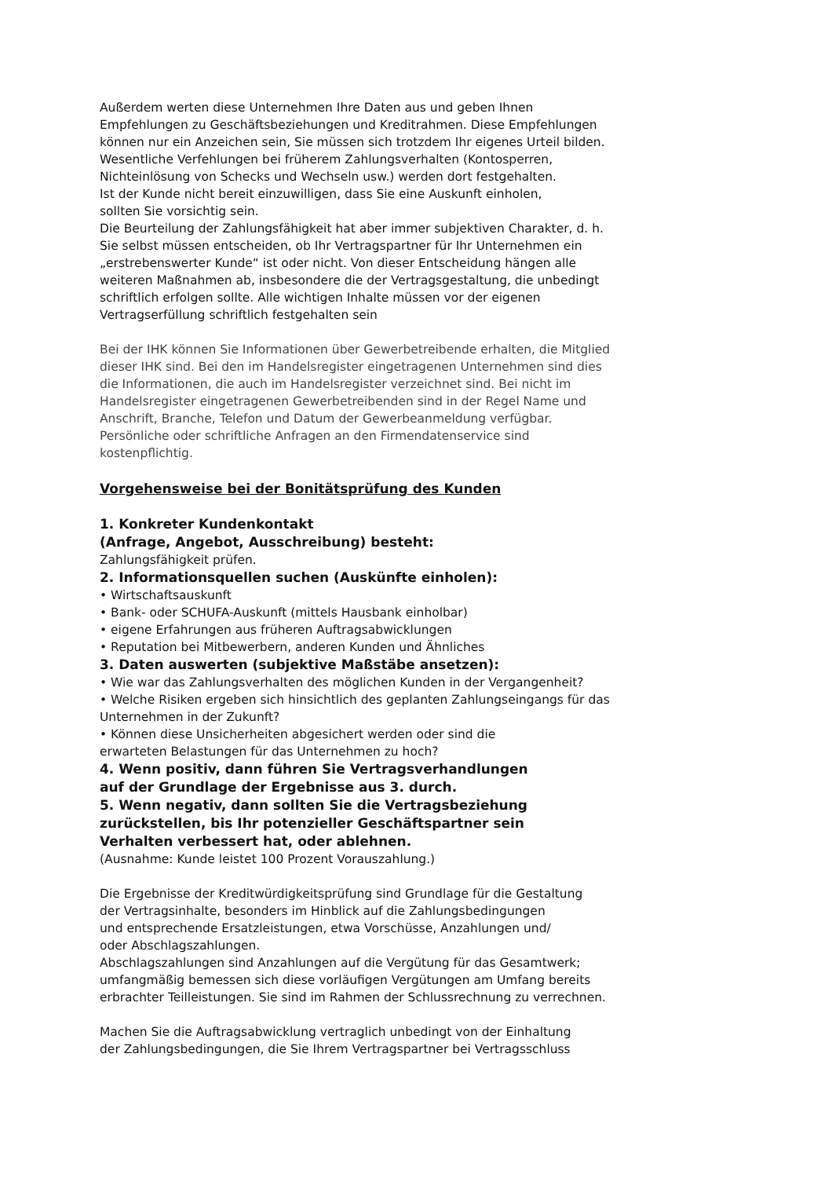Außerdem werten diese Unternehmen Ihre Daten aus und geben Ihnen
Empfehlungen zu Geschäftsbeziehungen und Kreditrahmen. Diese Empfehlungen
können nur ein Anzeichen sein, Sie müssen sich trotzdem Ihr eigenes Urteil bilden.
Wesentliche Verfehlungen bei früherem Zahlungsverhalten (Kontosperren,
Nichteinlösung von Schecks und Wechseln usw.) werden dort festgehalten.
Ist der Kunde nicht bereit einzuwilligen, dass Sie eine Auskunft einholen,
sollten Sie vorsichtig sein.
Die Beurteilung der Zahlungsfähigkeit hat aber immer subjektiven Charakter, d. h.
Sie selbst müssen entscheiden, ob Ihr Vertragspartner für Ihr Unternehmen ein
„erstrebenswerter Kunde“ ist oder nicht. Von dieser Entscheidung hängen alle
weiteren Maßnahmen ab, insbesondere die der Vertragsgestaltung, die unbedingt
schriftlich erfolgen sollte. Alle wichtigen Inhalte müssen vor der eigenen
Vertragserfüllung schriftlich festgehalten sein
Bei der IHK können Sie Informationen über Gewerbetreibende erhalten, die Mitglied
dieser IHK sind. Bei den im Handelsregister eingetragenen Unternehmen sind dies
die Informationen, die auch im Handelsregister verzeichnet sind. Bei nicht im
Handelsregister eingetragenen Gewerbetreibenden sind in der Regel Name und
Anschrift, Branche, Telefon und Datum der Gewerbeanmeldung verfügbar.
Persönliche oder schriftliche Anfragen an den Firmendatenservice sind
kostenpflichtig.
Vorgehensweise bei der Bonitätsprüfung des Kunden
1. Konkreter Kundenkontakt
(Anfrage, Angebot, Ausschreibung) besteht:
Zahlungsfähigkeit prüfen.
2. Informationsquellen suchen (Auskünfte einholen):
• Wirtschaftsauskunft
• Bank- oder SCHUFA-Auskunft (mittels Hausbank einholbar)
• eigene Erfahrungen aus früheren Auftragsabwicklungen
• Reputation bei Mitbewerbern, anderen Kunden und Ähnliches
3. Daten auswerten (subjektive Maßstäbe ansetzen):
• Wie war das Zahlungsverhalten des möglichen Kunden in der Vergangenheit?
• Welche Risiken ergeben sich hinsichtlich des geplanten Zahlungseingangs für das
Unternehmen in der Zukunft?
• Können diese Unsicherheiten abgesichert werden oder sind die
erwarteten Belastungen für das Unternehmen zu hoch?
4. Wenn positiv, dann führen Sie Vertragsverhandlungen
auf der Grundlage der Ergebnisse aus 3. durch.
5. Wenn negativ, dann sollten Sie die Vertragsbeziehung
zurückstellen, bis Ihr potenzieller Geschäftspartner sein
Verhalten verbessert hat, oder ablehnen.
(Ausnahme: Kunde leistet 100 Prozent Vorauszahlung.)
Die Ergebnisse der Kreditwürdigkeitsprüfung sind Grundlage für die Gestaltung
der Vertragsinhalte, besonders im Hinblick auf die Zahlungsbedingungen
und entsprechende Ersatzleistungen, etwa Vorschüsse, Anzahlungen und/
oder Abschlagszahlungen.
Abschlagszahlungen sind Anzahlungen auf die Vergütung für das Gesamtwerk;
umfangmäßig bemessen sich diese vorläufigen Vergütungen am Umfang bereits
erbrachter Teilleistungen. Sie sind im Rahmen der Schlussrechnung zu verrechnen.
Machen Sie die Auftragsabwicklung vertraglich unbedingt von der Einhaltung
der Zahlungsbedingungen, die Sie Ihrem Vertragspartner bei Vertragsschluss